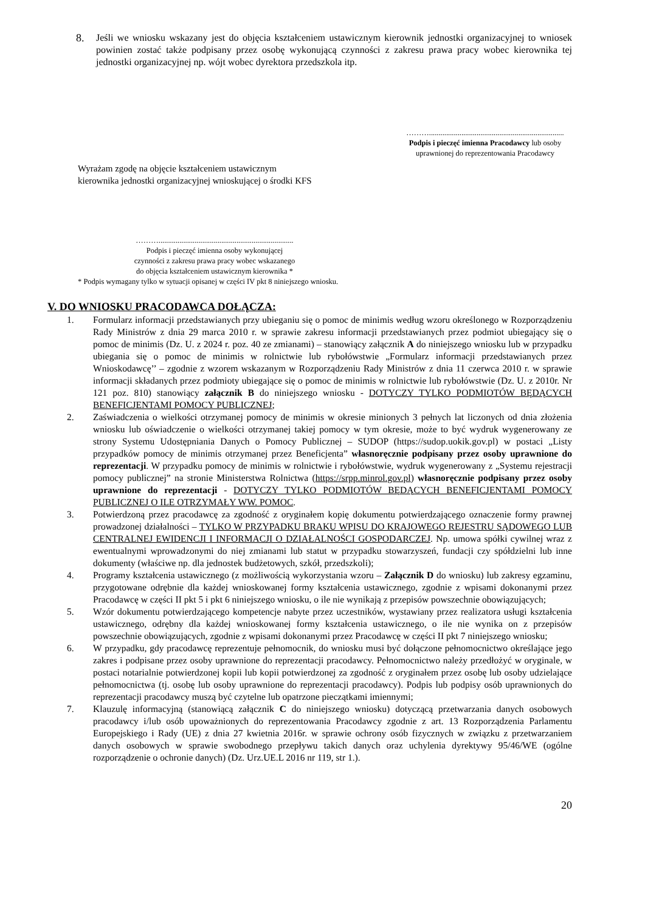8. Jeśli we wniosku wskazany jest do objęcia kształceniem ustawicznym kierownik jednostki organizacyjnej to wniosek powinien zostać także podpisany przez osobę wykonującą czynności z zakresu prawa pracy wobec kierownika tej jednostki organizacyjnej np. wójt wobec dyrektora przedszkola itp.
……….......................................................................
Podpis i pieczęć imienna Pracodawcy lub osoby uprawnionej do reprezentowania Pracodawcy
Wyrażam zgodę na objęcie kształceniem ustawicznym
kierownika jednostki organizacyjnej wnioskującej o środki KFS
……….......................................................................
Podpis i pieczęć imienna osoby wykonującej
czynności z zakresu prawa pracy wobec wskazanego
do objęcia kształceniem ustawicznym kierownika *
* Podpis wymagany tylko w sytuacji opisanej w części IV pkt 8 niniejszego wniosku.
V. DO WNIOSKU PRACODAWCA DOŁĄCZA:
1. Formularz informacji przedstawianych przy ubieganiu się o pomoc de minimis według wzoru określonego w Rozporządzeniu Rady Ministrów z dnia 29 marca 2010 r. w sprawie zakresu informacji przedstawianych przez podmiot ubiegający się o pomoc de minimis (Dz. U. z 2024 r. poz. 40 ze zmianami) – stanowiący załącznik A do niniejszego wniosku lub w przypadku ubiegania się o pomoc de minimis w rolnictwie lub rybołówstwie „Formularz informacji przedstawianych przez Wnioskodawcę’’ – zgodnie z wzorem wskazanym w Rozporządzeniu Rady Ministrów z dnia 11 czerwca 2010 r. w sprawie informacji składanych przez podmioty ubiegające się o pomoc de minimis w rolnictwie lub rybołówstwie (Dz. U. z 2010r. Nr 121 poz. 810) stanowiący załącznik B do niniejszego wniosku - DOTYCZY TYLKO PODMIOTÓW BĘDĄCYCH BENEFICJENTAMI POMOCY PUBLICZNEJ;
2. Zaświadczenia o wielkości otrzymanej pomocy de minimis w okresie minionych 3 pełnych lat liczonych od dnia złożenia wniosku lub oświadczenie o wielkości otrzymanej takiej pomocy w tym okresie, może to być wydruk wygenerowany ze strony Systemu Udostępniania Danych o Pomocy Publicznej – SUDOP (https://sudop.uokik.gov.pl) w postaci „Listy przypadków pomocy de minimis otrzymanej przez Beneficjenta” własnoręcznie podpisany przez osoby uprawnione do reprezentacji. W przypadku pomocy de minimis w rolnictwie i rybołówstwie, wydruk wygenerowany z „Systemu rejestracji pomocy publicznej” na stronie Ministerstwa Rolnictwa (https://srpp.minrol.gov.pl) własnoręcznie podpisany przez osoby uprawnione do reprezentacji - DOTYCZY TYLKO PODMIOTÓW BĘDĄCYCH BENEFICJENTAMI POMOCY PUBLICZNEJ O ILE OTRZYMAŁY WW. POMOC.
3. Potwierdzoną przez pracodawcę za zgodność z oryginałem kopię dokumentu potwierdzającego oznaczenie formy prawnej prowadzonej działalności – TYLKO W PRZYPADKU BRAKU WPISU DO KRAJOWEGO REJESTRU SĄDOWEGO LUB CENTRALNEJ EWIDENCJI I INFORMACJI O DZIAŁALNOŚCI GOSPODARCZEJ. Np. umowa spółki cywilnej wraz z ewentualnymi wprowadzonymi do niej zmianami lub statut w przypadku stowarzyszeń, fundacji czy spółdzielni lub inne dokumenty (właściwe np. dla jednostek budżetowych, szkół, przedszkoli);
4. Programy kształcenia ustawicznego (z możliwością wykorzystania wzoru – Załącznik D do wniosku) lub zakresy egzaminu, przygotowane odrębnie dla każdej wnioskowanej formy kształcenia ustawicznego, zgodnie z wpisami dokonanymi przez Pracodawcę w części II pkt 5 i pkt 6 niniejszego wniosku, o ile nie wynikają z przepisów powszechnie obowiązujących;
5. Wzór dokumentu potwierdzającego kompetencje nabyte przez uczestników, wystawiany przez realizatora usługi kształcenia ustawicznego, odrębny dla każdej wnioskowanej formy kształcenia ustawicznego, o ile nie wynika on z przepisów powszechnie obowiązujących, zgodnie z wpisami dokonanymi przez Pracodawcę w części II pkt 7 niniejszego wniosku;
6. W przypadku, gdy pracodawcę reprezentuje pełnomocnik, do wniosku musi być dołączone pełnomocnictwo określające jego zakres i podpisane przez osoby uprawnione do reprezentacji pracodawcy. Pełnomocnictwo należy przedłożyć w oryginale, w postaci notarialnie potwierdzonej kopii lub kopii potwierdzonej za zgodność z oryginałem przez osobę lub osoby udzielające pełnomocnictwa (tj. osobę lub osoby uprawnione do reprezentacji pracodawcy). Podpis lub podpisy osób uprawnionych do reprezentacji pracodawcy muszą być czytelne lub opatrzone pieczątkami imiennymi;
7. Klauzulę informacyjną (stanowiącą załącznik C do niniejszego wniosku) dotyczącą przetwarzania danych osobowych pracodawcy i/lub osób upoważnionych do reprezentowania Pracodawcy zgodnie z art. 13 Rozporządzenia Parlamentu Europejskiego i Rady (UE) z dnia 27 kwietnia 2016r. w sprawie ochrony osób fizycznych w związku z przetwarzaniem danych osobowych w sprawie swobodnego przepływu takich danych oraz uchylenia dyrektywy 95/46/WE (ogólne rozporządzenie o ochronie danych) (Dz. Urz.UE.L 2016 nr 119, str 1.).
20